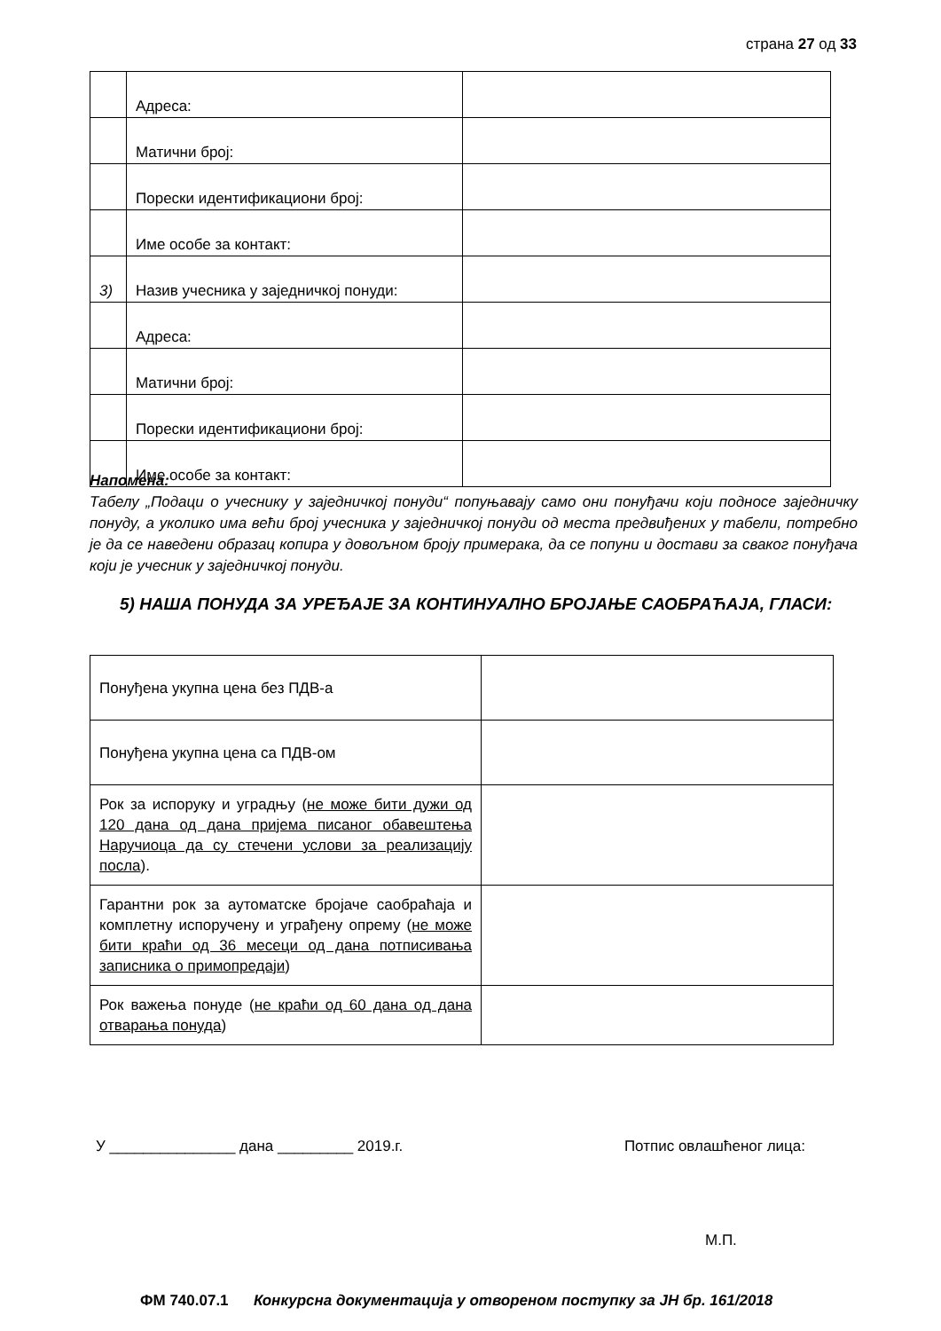страна 27 од 33
| | Адреса: | |
| | Матични број: | |
| | Порески идентификациони број: | |
| | Име особе за контакт: | |
| 3) | Назив учесника у заједничкој понуди: | |
| | Адреса: | |
| | Матични број: | |
| | Порески идентификациони број: | |
| | Име особе за контакт: | |
Напомена:
Табелу „Подаци о учеснику у заједничкој понуди“ попуњавају само они понуђачи који подносе заједничку понуду, а уколико има већи број учесника у заједничкој понуди од места предвиђених у табели, потребно је да се наведени образац копира у довољном броју примерака, да се попуни и достави за сваког понуђача који је учесник у заједничкој понуди.
5) НАША ПОНУДА ЗА УРЕЂАЈЕ ЗА КОНТИНУАЛНО БРОЈАЊЕ САОБРАЋАЈА, ГЛАСИ:
| Понуђена укупна цена без ПДВ-а | |
| Понуђена укупна цена са ПДВ-ом | |
| Рок за испоруку и уградњу ( не може бити дужи од 120 дана од дана пријема писаног обавештења Наручиоца да су стечени услови за реализацију посла ). | |
| Гарантни рок за аутоматске бројаче саобраћаја и комплетну испоручену и уграђену опрему ( не може бити краћи од 36 месеци од дана потписивања записника о примопредаји ) | |
| Рок важења понуде ( не краћи од 60 дана од дана отварања понуда ) | |
У _______________ дана _________ 2019.г. Потпис овлашћеног лица:
М.П.
ФМ 740.07.1 Конкурсна документација у отвореном поступку за ЈН бр. 161/2018